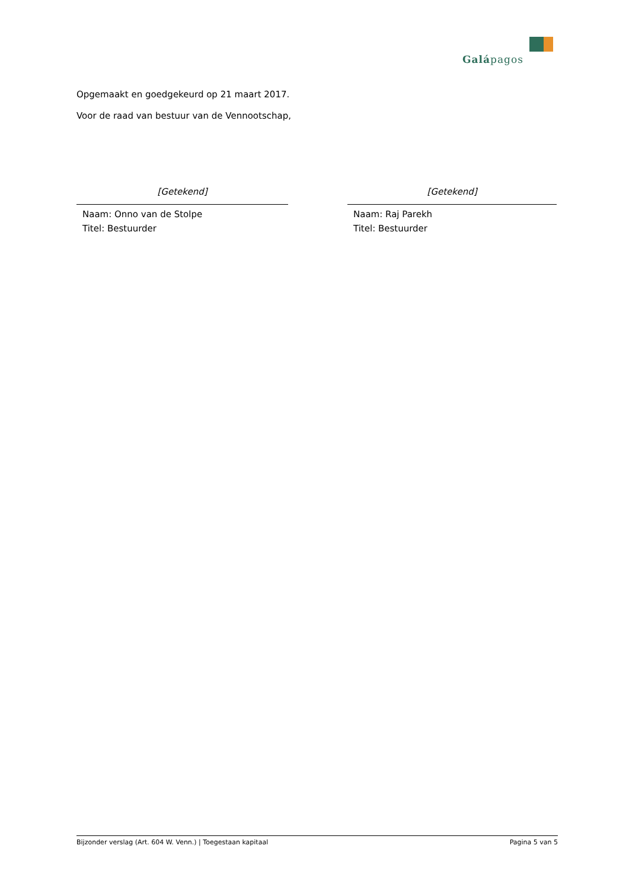Galápagos
Opgemaakt en goedgekeurd op 21 maart 2017.
Voor de raad van bestuur van de Vennootschap,
[Getekend]
Naam: Onno van de Stolpe
Titel: Bestuurder
[Getekend]
Naam: Raj Parekh
Titel: Bestuurder
Bijzonder verslag (Art. 604 W. Venn.) | Toegestaan kapitaal Pagina 5 van 5